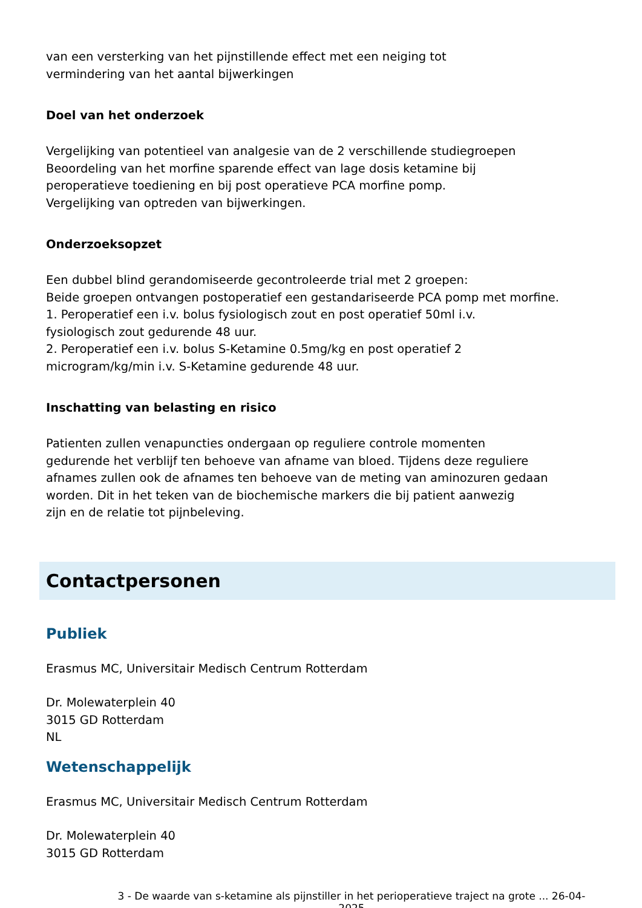van een versterking van het pijnstillende effect met een neiging tot
vermindering van het aantal bijwerkingen
Doel van het onderzoek
Vergelijking van potentieel van analgesie van de 2 verschillende studiegroepen
Beoordeling van het morfine sparende effect van lage dosis ketamine bij
peroperatieve toediening en bij post operatieve PCA morfine pomp.
Vergelijking van optreden van bijwerkingen.
Onderzoeksopzet
Een dubbel blind gerandomiseerde gecontroleerde trial met 2 groepen:
Beide groepen ontvangen postoperatief een gestandariseerde PCA pomp met morfine.
1. Peroperatief een i.v. bolus fysiologisch zout en post operatief 50ml i.v.
fysiologisch zout gedurende 48 uur.
2. Peroperatief een i.v. bolus S-Ketamine 0.5mg/kg en post operatief 2
microgram/kg/min i.v. S-Ketamine gedurende 48 uur.
Inschatting van belasting en risico
Patienten zullen venapuncties ondergaan op reguliere controle momenten
gedurende het verblijf ten behoeve van afname van bloed. Tijdens deze reguliere
afnames zullen ook de afnames ten behoeve van de meting van aminozuren gedaan
worden. Dit in het teken van de biochemische markers die bij patient aanwezig
zijn en de relatie tot pijnbeleving.
Contactpersonen
Publiek
Erasmus MC, Universitair Medisch Centrum Rotterdam
Dr. Molewaterplein 40
3015 GD Rotterdam
NL
Wetenschappelijk
Erasmus MC, Universitair Medisch Centrum Rotterdam
Dr. Molewaterplein 40
3015 GD Rotterdam
3 - De waarde van s-ketamine als pijnstiller in het perioperatieve traject na grote ... 26-04-2025